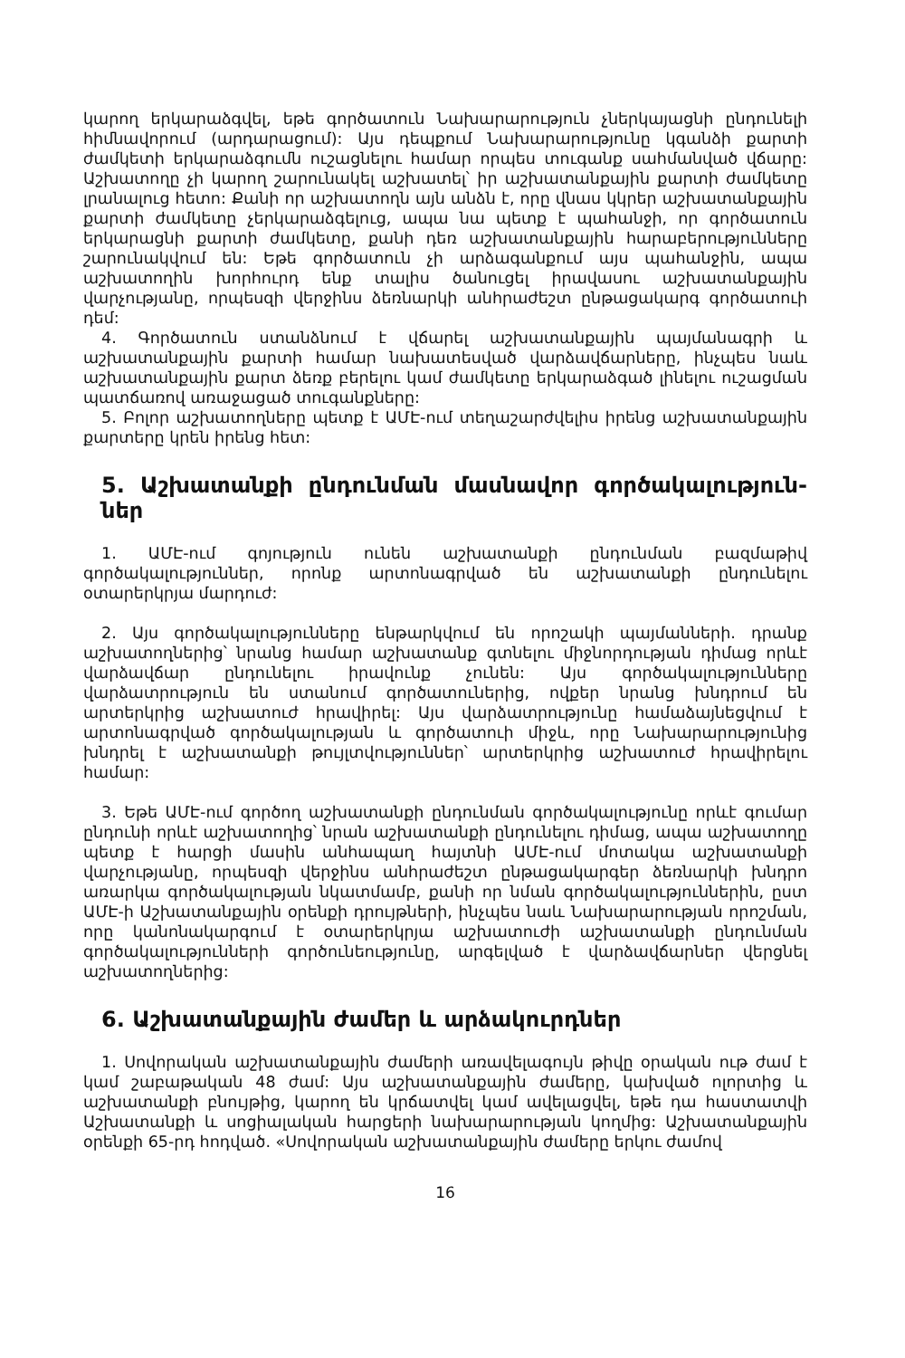կարող երկարաձգվել, եթե գործատուն Նախարարություն չներկայացնի ընդունելի հիմնավորում (արդարացում): Այս դեպքում Նախարարությունը կգանձի քարտի ժամկետի երկարաձգումն ուշացնելու համար որպես տուգանք սահմանված վճարը: Աշխատողը չի կարող շարունակել աշխատել՝ իր աշխատանքային քարտի ժամկետը լրանալուց հետո: Քանի որ աշխատողն այն անձն է, որը վնաս կկրեր աշխատանքային քարտի ժամկետը չերկարաձգելուց, ապա նա պետք է պահանջի, որ գործատուն երկարացնի քարտի ժամկետը, քանի դեռ աշխատանքային հարաբերությունները շարունակվում են: Եթե գործատուն չի արձագանքում այս պահանջին, ապա աշխատողին խորհուրդ ենք տալիս ծանուցել իրավասու աշխատանքային վարչությանը, որպեսզի վերջինս ձեռնարկի անհրաժեշտ ընթացակարգ գործատուի դեմ:
4. Գործատուն ստանձնում է վճարել աշխատանքային պայմանագրի և աշխատանքային քարտի համար նախատեսված վարձավճարները, ինչպես նաև աշխատանքային քարտ ձեռք բերելու կամ ժամկետը երկարաձգած լինելու ուշացման պատճառով առաջացած տուգանքները:
5. Բոլոր աշխատողները պետք է ԱՄԷ-ում տեղաշարժվելիս իրենց աշխատանքային քարտերը կրեն իրենց հետ:
5. Աշխատանքի ընդունման մասնավոր գործակալություն-ներ
1. ԱՄԷ-ում գոյություն ունեն աշխատանքի ընդունման բազմաթիվ գործակալություններ, որոնք արտոնագրված են աշխատանքի ընդունելու օտարերկրյա մարդուժ:
2. Այս գործակալությունները ենթարկվում են որոշակի պայմանների. դրանք աշխատողներից՝ նրանց համար աշխատանք գտնելու միջնորդության դիմաց որևէ վարձավճար ընդունելու իրավունք չունեն: Այս գործակալությունները վարձատրություն են ստանում գործատուներից, ովքեր նրանց խնդրում են արտերկրից աշխատուժ հրավիրել: Այս վարձատրությունը համաձայնեցվում է արտոնագրված գործակալության և գործատուի միջև, որը Նախարարությունից խնդրել է աշխատանքի թույլտվություններ՝ արտերկրից աշխատուժ հրավիրելու համար:
3. Եթե ԱՄԷ-ում գործող աշխատանքի ընդունման գործակալությունը որևէ գումար ընդունի որևէ աշխատողից՝ նրան աշխատանքի ընդունելու դիմաց, ապա աշխատողը պետք է հարցի մասին անհապաղ հայտնի ԱՄԷ-ում մոտակա աշխատանքի վարչությանը, որպեսզի վերջինս անհրաժեշտ ընթացակարգեր ձեռնարկի խնդրո առարկա գործակալության նկատմամբ, քանի որ նման գործակալություններին, ըստ ԱՄԷ-ի Աշխատանքային օրենքի դրույթների, ինչպես նաև Նախարարության որոշման, որը կանոնակարգում է օտարերկրյա աշխատուժի աշխատանքի ընդունման գործակալությունների գործունեությունը, արգելված է վարձավճարներ վերցնել աշխատողներից:
6. Աշխատանքային ժամեր և արձակուրդներ
1. Սովորական աշխատանքային ժամերի առավելագույն թիվը օրական ութ ժամ է կամ շաբաթական 48 ժամ: Այս աշխատանքային ժամերը, կախված ոլորտից և աշխատանքի բնույթից, կարող են կրճատվել կամ ավելացվել, եթե դա հաստատվի Աշխատանքի և սոցիալական հարցերի նախարարության կողմից: Աշխատանքային օրենքի 65-րդ հոդված. «Սովորական աշխատանքային ժամերը երկու ժամով
16